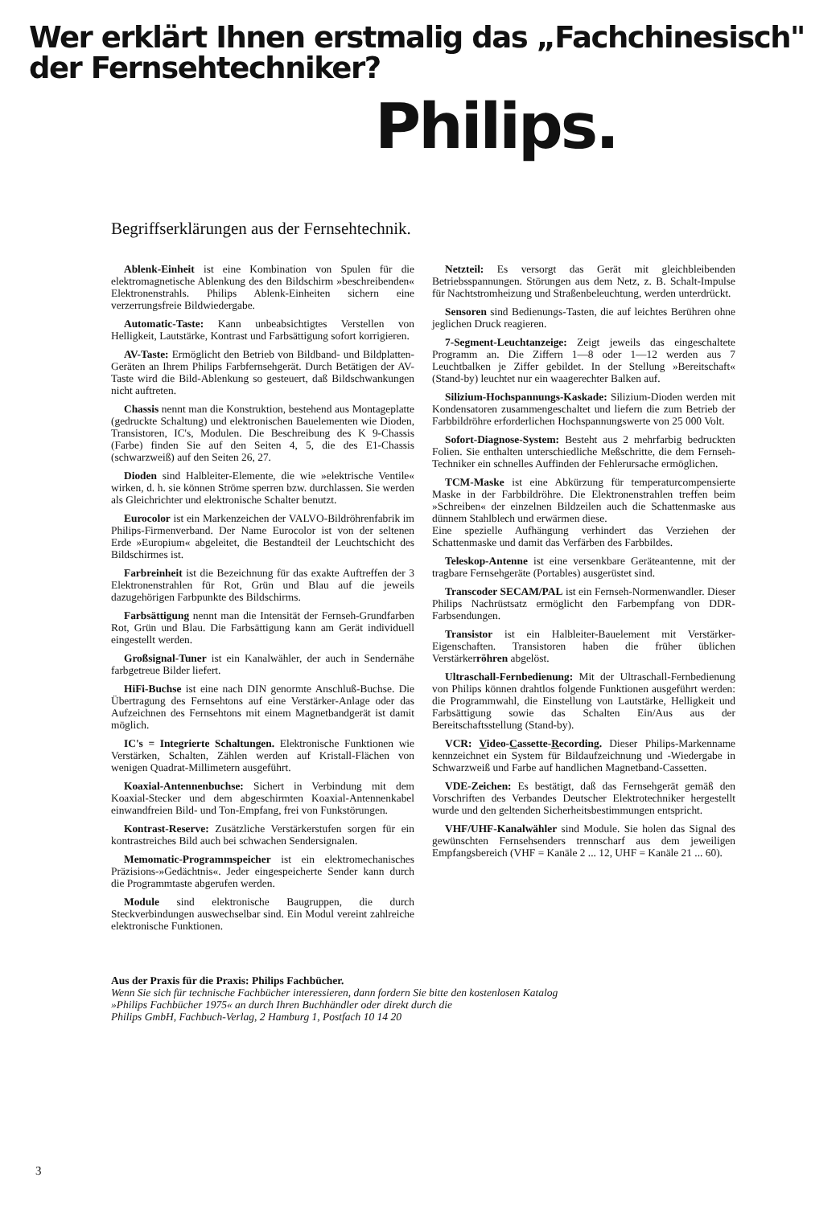Wer erklärt Ihnen erstmalig das „Fachchinesisch"
der Fernsehtechniker?
Philips.
Begriffserklärungen aus der Fernsehtechnik.
Ablenk-Einheit ist eine Kombination von Spulen für die elektromagnetische Ablenkung des den Bildschirm »beschreibenden« Elektronenstrahls. Philips Ablenk-Einheiten sichern eine verzerrungsfreie Bildwiedergabe.
Automatic-Taste: Kann unbeabsichtigtes Verstellen von Helligkeit, Lautstärke, Kontrast und Farbsättigung sofort korrigieren.
AV-Taste: Ermöglicht den Betrieb von Bildband- und Bildplatten-Geräten an Ihrem Philips Farbfernsehgerät. Durch Betätigen der AV-Taste wird die Bild-Ablenkung so gesteuert, daß Bildschwankungen nicht auftreten.
Chassis nennt man die Konstruktion, bestehend aus Montageplatte (gedruckte Schaltung) und elektronischen Bauelementen wie Dioden, Transistoren, IC's, Modulen. Die Beschreibung des K 9-Chassis (Farbe) finden Sie auf den Seiten 4, 5, die des E1-Chassis (schwarzweiß) auf den Seiten 26, 27.
Dioden sind Halbleiter-Elemente, die wie »elektrische Ventile« wirken, d. h. sie können Ströme sperren bzw. durchlassen. Sie werden als Gleichrichter und elektronische Schalter benutzt.
Eurocolor ist ein Markenzeichen der VALVO-Bildröhrenfabrik im Philips-Firmenverband. Der Name Eurocolor ist von der seltenen Erde »Europium« abgeleitet, die Bestandteil der Leuchtschicht des Bildschirmes ist.
Farbreinheit ist die Bezeichnung für das exakte Auftreffen der 3 Elektronenstrahlen für Rot, Grün und Blau auf die jeweils dazugehörigen Farbpunkte des Bildschirms.
Farbsättigung nennt man die Intensität der Fernseh-Grundfarben Rot, Grün und Blau. Die Farbsättigung kann am Gerät individuell eingestellt werden.
Großsignal-Tuner ist ein Kanalwähler, der auch in Sendernähe farbgetreue Bilder liefert.
HiFi-Buchse ist eine nach DIN genormte Anschluß-Buchse. Die Übertragung des Fernsehtons auf eine Verstärker-Anlage oder das Aufzeichnen des Fernsehtons mit einem Magnetbandgerät ist damit möglich.
IC's = Integrierte Schaltungen. Elektronische Funktionen wie Verstärken, Schalten, Zählen werden auf Kristall-Flächen von wenigen Quadrat-Millimetern ausgeführt.
Koaxial-Antennenbuchse: Sichert in Verbindung mit dem Koaxial-Stecker und dem abgeschirmten Koaxial-Antennenkabel einwandfreien Bild- und Ton-Empfang, frei von Funkstörungen.
Kontrast-Reserve: Zusätzliche Verstärkerstufen sorgen für ein kontrastreiches Bild auch bei schwachen Sendersignalen.
Memomatic-Programmspeicher ist ein elektromechanisches Präzisions-»Gedächtnis«. Jeder eingespeicherte Sender kann durch die Programmtaste abgerufen werden.
Module sind elektronische Baugruppen, die durch Steckverbindungen auswechselbar sind. Ein Modul vereint zahlreiche elektronische Funktionen.
Netzteil: Es versorgt das Gerät mit gleichbleibenden Betriebsspannungen. Störungen aus dem Netz, z. B. Schalt-Impulse für Nachtstromheizung und Straßenbeleuchtung, werden unterdrückt.
Sensoren sind Bedienungs-Tasten, die auf leichtes Berühren ohne jeglichen Druck reagieren.
7-Segment-Leuchtanzeige: Zeigt jeweils das eingeschaltete Programm an. Die Ziffern 1—8 oder 1—12 werden aus 7 Leuchtbalken je Ziffer gebildet. In der Stellung »Bereitschaft« (Stand-by) leuchtet nur ein waagerechter Balken auf.
Silizium-Hochspannungs-Kaskade: Silizium-Dioden werden mit Kondensatoren zusammengeschaltet und liefern die zum Betrieb der Farbbildröhre erforderlichen Hochspannungswerte von 25 000 Volt.
Sofort-Diagnose-System: Besteht aus 2 mehrfarbig bedruckten Folien. Sie enthalten unterschiedliche Meßschritte, die dem Fernseh-Techniker ein schnelles Auffinden der Fehlerursache ermöglichen.
TCM-Maske ist eine Abkürzung für temperaturcompensierte Maske in der Farbbildröhre. Die Elektronenstrahlen treffen beim »Schreiben« der einzelnen Bildzeilen auch die Schattenmaske aus dünnem Stahlblech und erwärmen diese.
Eine spezielle Aufhängung verhindert das Verziehen der Schattenmaske und damit das Verfärben des Farbbildes.
Teleskop-Antenne ist eine versenkbare Geräteantenne, mit der tragbare Fernsehgeräte (Portables) ausgerüstet sind.
Transcoder SECAM/PAL ist ein Fernseh-Normenwandler. Dieser Philips Nachrüstsatz ermöglicht den Farbempfang von DDR-Farbsendungen.
Transistor ist ein Halbleiter-Bauelement mit Verstärker-Eigenschaften. Transistoren haben die früher üblichen Verstärkerröhren abgelöst.
Ultraschall-Fernbedienung: Mit der Ultraschall-Fernbedienung von Philips können drahtlos folgende Funktionen ausgeführt werden: die Programmwahl, die Einstellung von Lautstärke, Helligkeit und Farbsättigung sowie das Schalten Ein/Aus aus der Bereitschaftsstellung (Stand-by).
VCR: Video-Cassette-Recording. Dieser Philips-Markenname kennzeichnet ein System für Bildaufzeichnung und -Wiedergabe in Schwarzweiß und Farbe auf handlichen Magnetband-Cassetten.
VDE-Zeichen: Es bestätigt, daß das Fernsehgerät gemäß den Vorschriften des Verbandes Deutscher Elektrotechniker hergestellt wurde und den geltenden Sicherheitsbestimmungen entspricht.
VHF/UHF-Kanalwähler sind Module. Sie holen das Signal des gewünschten Fernsehsenders trennscharf aus dem jeweiligen Empfangsbereich (VHF = Kanäle 2 ... 12, UHF = Kanäle 21 ... 60).
Aus der Praxis für die Praxis: Philips Fachbücher.
Wenn Sie sich für technische Fachbücher interessieren, dann fordern Sie bitte den kostenlosen Katalog
»Philips Fachbücher 1975« an durch Ihren Buchhändler oder direkt durch die
Philips GmbH, Fachbuch-Verlag, 2 Hamburg 1, Postfach 10 14 20
3